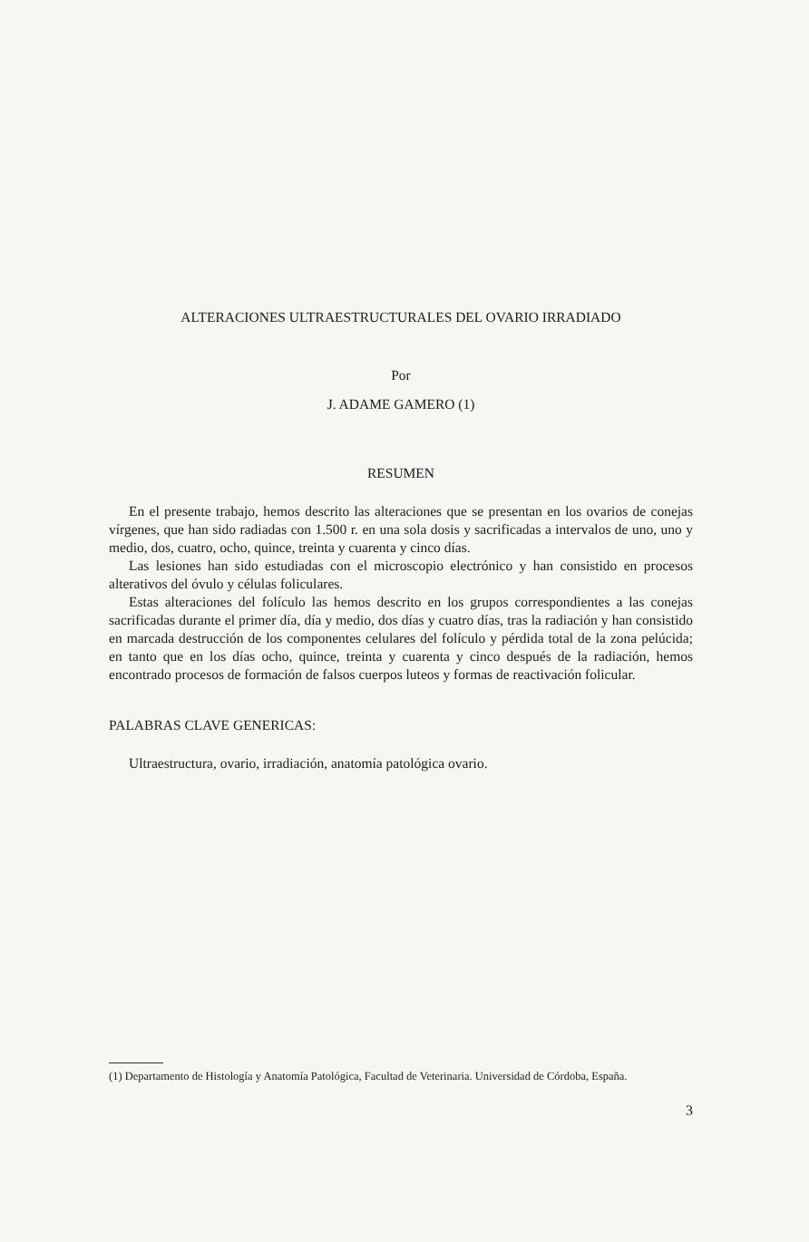ALTERACIONES ULTRAESTRUCTURALES DEL OVARIO IRRADIADO
Por
J. ADAME GAMERO (1)
RESUMEN
En el presente trabajo, hemos descrito las alteraciones que se presentan en los ovarios de conejas vírgenes, que han sido radiadas con 1.500 r. en una sola dosis y sacrificadas a intervalos de uno, uno y medio, dos, cuatro, ocho, quince, treinta y cuarenta y cinco días.
Las lesiones han sido estudiadas con el microscopio electrónico y han consistido en procesos alterativos del óvulo y células foliculares.
Estas alteraciones del folículo las hemos descrito en los grupos correspondientes a las conejas sacrificadas durante el primer día, día y medio, dos días y cuatro días, tras la radiación y han consistido en marcada destrucción de los componentes celulares del folículo y pérdida total de la zona pelúcida; en tanto que en los días ocho, quince, treinta y cuarenta y cinco después de la radiación, hemos encontrado procesos de formación de falsos cuerpos luteos y formas de reactivación folicular.
PALABRAS CLAVE GENERICAS:
Ultraestructura, ovario, irradiación, anatomía patológica ovario.
(1) Departamento de Histología y Anatomía Patológica, Facultad de Veterinaria. Universidad de Córdoba, España.
3